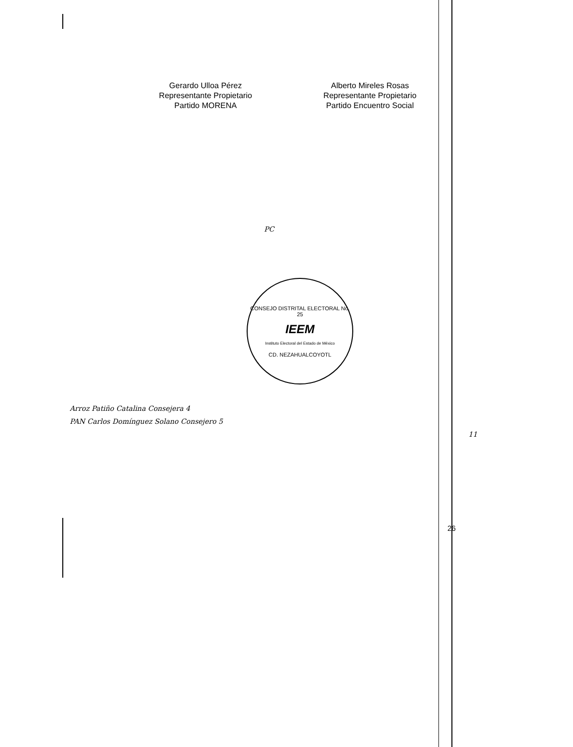Gerardo Ulloa Pérez
Representante Propietario
Partido MORENA
Alberto Mireles Rosas
Representante Propietario
Partido Encuentro Social
PC
CONSEJO DISTRITAL ELECTORAL No. 25
IEEM
Instituto Electoral del Estado de México
CD. NEZAHUALCOYOTL
Arroz Patiño Catalina Consejera 4
PAN Carlos Domínguez Solano Consejero 5
11
26